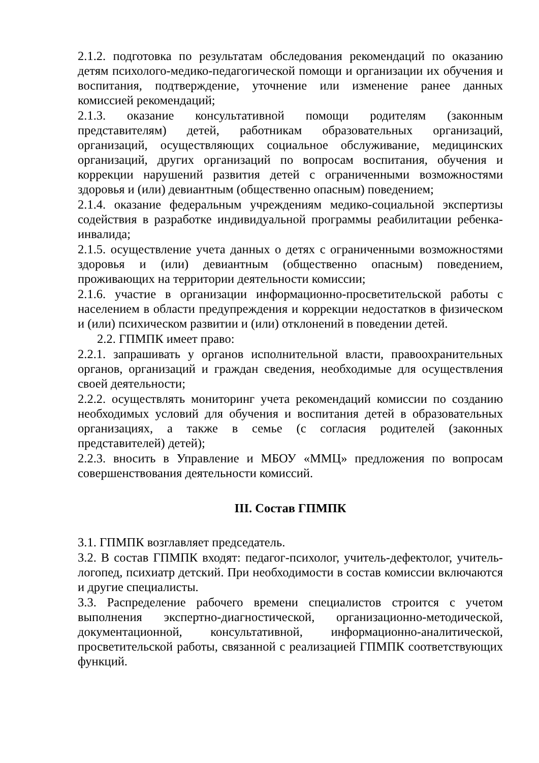2.1.2. подготовка по результатам обследования рекомендаций по оказанию детям психолого-медико-педагогической помощи и организации их обучения и воспитания, подтверждение, уточнение или изменение ранее данных комиссией рекомендаций;
2.1.3. оказание консультативной помощи родителям (законным представителям) детей, работникам образовательных организаций, организаций, осуществляющих социальное обслуживание, медицинских организаций, других организаций по вопросам воспитания, обучения и коррекции нарушений развития детей с ограниченными возможностями здоровья и (или) девиантным (общественно опасным) поведением;
2.1.4. оказание федеральным учреждениям медико-социальной экспертизы содействия в разработке индивидуальной программы реабилитации ребенка-инвалида;
2.1.5. осуществление учета данных о детях с ограниченными возможностями здоровья и (или) девиантным (общественно опасным) поведением, проживающих на территории деятельности комиссии;
2.1.6. участие в организации информационно-просветительской работы с населением в области предупреждения и коррекции недостатков в физическом и (или) психическом развитии и (или) отклонений в поведении детей.
2.2. ГПМПК имеет право:
2.2.1. запрашивать у органов исполнительной власти, правоохранительных органов, организаций и граждан сведения, необходимые для осуществления своей деятельности;
2.2.2. осуществлять мониторинг учета рекомендаций комиссии по созданию необходимых условий для обучения и воспитания детей в образовательных организациях, а также в семье (с согласия родителей (законных представителей) детей);
2.2.3. вносить в Управление и МБОУ «ММЦ» предложения по вопросам совершенствования деятельности комиссий.
III. Состав ГПМПК
3.1. ГПМПК возглавляет председатель.
3.2. В состав ГПМПК входят: педагог-психолог, учитель-дефектолог, учитель-логопед, психиатр детский. При необходимости в состав комиссии включаются и другие специалисты.
3.3. Распределение рабочего времени специалистов строится с учетом выполнения экспертно-диагностической, организационно-методической, документационной, консультативной, информационно-аналитической, просветительской работы, связанной с реализацией ГПМПК соответствующих функций.